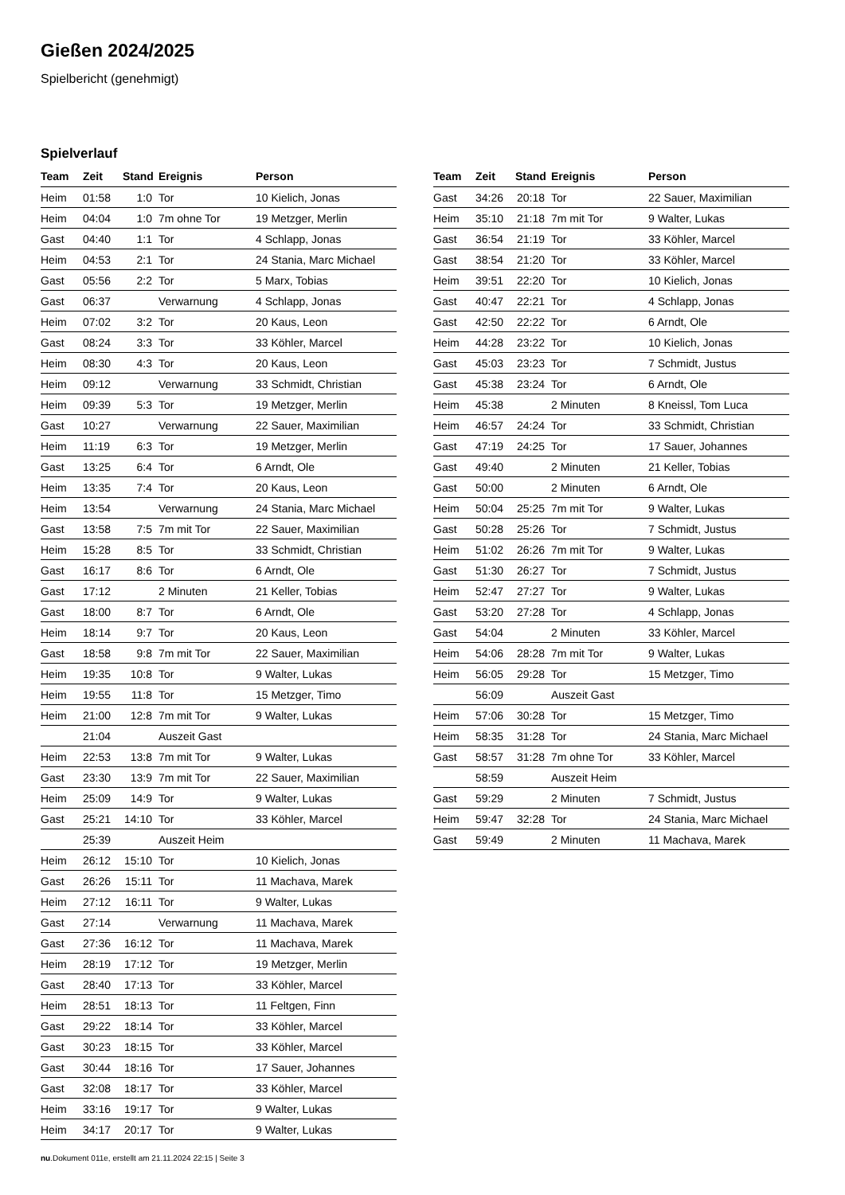Gießen 2024/2025
Spielbericht (genehmigt)
Spielverlauf
| Team | Zeit | Stand | Ereignis | Person |
| --- | --- | --- | --- | --- |
| Heim | 01:58 | 1:0 | Tor | 10 Kielich, Jonas |
| Heim | 04:04 | 1:0 | 7m ohne Tor | 19 Metzger, Merlin |
| Gast | 04:40 | 1:1 | Tor | 4 Schlapp, Jonas |
| Heim | 04:53 | 2:1 | Tor | 24 Stania, Marc Michael |
| Gast | 05:56 | 2:2 | Tor | 5 Marx, Tobias |
| Gast | 06:37 | | Verwarnung | 4 Schlapp, Jonas |
| Heim | 07:02 | 3:2 | Tor | 20 Kaus, Leon |
| Gast | 08:24 | 3:3 | Tor | 33 Köhler, Marcel |
| Heim | 08:30 | 4:3 | Tor | 20 Kaus, Leon |
| Heim | 09:12 | | Verwarnung | 33 Schmidt, Christian |
| Heim | 09:39 | 5:3 | Tor | 19 Metzger, Merlin |
| Gast | 10:27 | | Verwarnung | 22 Sauer, Maximilian |
| Heim | 11:19 | 6:3 | Tor | 19 Metzger, Merlin |
| Gast | 13:25 | 6:4 | Tor | 6 Arndt, Ole |
| Heim | 13:35 | 7:4 | Tor | 20 Kaus, Leon |
| Heim | 13:54 | | Verwarnung | 24 Stania, Marc Michael |
| Gast | 13:58 | 7:5 | 7m mit Tor | 22 Sauer, Maximilian |
| Heim | 15:28 | 8:5 | Tor | 33 Schmidt, Christian |
| Gast | 16:17 | 8:6 | Tor | 6 Arndt, Ole |
| Gast | 17:12 | | 2 Minuten | 21 Keller, Tobias |
| Gast | 18:00 | 8:7 | Tor | 6 Arndt, Ole |
| Heim | 18:14 | 9:7 | Tor | 20 Kaus, Leon |
| Gast | 18:58 | 9:8 | 7m mit Tor | 22 Sauer, Maximilian |
| Heim | 19:35 | 10:8 | Tor | 9 Walter, Lukas |
| Heim | 19:55 | 11:8 | Tor | 15 Metzger, Timo |
| Heim | 21:00 | 12:8 | 7m mit Tor | 9 Walter, Lukas |
| | 21:04 | | Auszeit Gast | |
| Heim | 22:53 | 13:8 | 7m mit Tor | 9 Walter, Lukas |
| Gast | 23:30 | 13:9 | 7m mit Tor | 22 Sauer, Maximilian |
| Heim | 25:09 | 14:9 | Tor | 9 Walter, Lukas |
| Gast | 25:21 | 14:10 | Tor | 33 Köhler, Marcel |
| | 25:39 | | Auszeit Heim | |
| Heim | 26:12 | 15:10 | Tor | 10 Kielich, Jonas |
| Gast | 26:26 | 15:11 | Tor | 11 Machava, Marek |
| Heim | 27:12 | 16:11 | Tor | 9 Walter, Lukas |
| Gast | 27:14 | | Verwarnung | 11 Machava, Marek |
| Gast | 27:36 | 16:12 | Tor | 11 Machava, Marek |
| Heim | 28:19 | 17:12 | Tor | 19 Metzger, Merlin |
| Gast | 28:40 | 17:13 | Tor | 33 Köhler, Marcel |
| Heim | 28:51 | 18:13 | Tor | 11 Feltgen, Finn |
| Gast | 29:22 | 18:14 | Tor | 33 Köhler, Marcel |
| Gast | 30:23 | 18:15 | Tor | 33 Köhler, Marcel |
| Gast | 30:44 | 18:16 | Tor | 17 Sauer, Johannes |
| Gast | 32:08 | 18:17 | Tor | 33 Köhler, Marcel |
| Heim | 33:16 | 19:17 | Tor | 9 Walter, Lukas |
| Heim | 34:17 | 20:17 | Tor | 9 Walter, Lukas |
| Team | Zeit | Stand | Ereignis | Person |
| --- | --- | --- | --- | --- |
| Gast | 34:26 | 20:18 | Tor | 22 Sauer, Maximilian |
| Heim | 35:10 | 21:18 | 7m mit Tor | 9 Walter, Lukas |
| Gast | 36:54 | 21:19 | Tor | 33 Köhler, Marcel |
| Gast | 38:54 | 21:20 | Tor | 33 Köhler, Marcel |
| Heim | 39:51 | 22:20 | Tor | 10 Kielich, Jonas |
| Gast | 40:47 | 22:21 | Tor | 4 Schlapp, Jonas |
| Gast | 42:50 | 22:22 | Tor | 6 Arndt, Ole |
| Heim | 44:28 | 23:22 | Tor | 10 Kielich, Jonas |
| Gast | 45:03 | 23:23 | Tor | 7 Schmidt, Justus |
| Gast | 45:38 | 23:24 | Tor | 6 Arndt, Ole |
| Heim | 45:38 | | 2 Minuten | 8 Kneissl, Tom Luca |
| Heim | 46:57 | 24:24 | Tor | 33 Schmidt, Christian |
| Gast | 47:19 | 24:25 | Tor | 17 Sauer, Johannes |
| Gast | 49:40 | | 2 Minuten | 21 Keller, Tobias |
| Gast | 50:00 | | 2 Minuten | 6 Arndt, Ole |
| Heim | 50:04 | 25:25 | 7m mit Tor | 9 Walter, Lukas |
| Gast | 50:28 | 25:26 | Tor | 7 Schmidt, Justus |
| Heim | 51:02 | 26:26 | 7m mit Tor | 9 Walter, Lukas |
| Gast | 51:30 | 26:27 | Tor | 7 Schmidt, Justus |
| Heim | 52:47 | 27:27 | Tor | 9 Walter, Lukas |
| Gast | 53:20 | 27:28 | Tor | 4 Schlapp, Jonas |
| Gast | 54:04 | | 2 Minuten | 33 Köhler, Marcel |
| Heim | 54:06 | 28:28 | 7m mit Tor | 9 Walter, Lukas |
| Heim | 56:05 | 29:28 | Tor | 15 Metzger, Timo |
| | 56:09 | | Auszeit Gast | |
| Heim | 57:06 | 30:28 | Tor | 15 Metzger, Timo |
| Heim | 58:35 | 31:28 | Tor | 24 Stania, Marc Michael |
| Gast | 58:57 | 31:28 | 7m ohne Tor | 33 Köhler, Marcel |
| | 58:59 | | Auszeit Heim | |
| Gast | 59:29 | | 2 Minuten | 7 Schmidt, Justus |
| Heim | 59:47 | 32:28 | Tor | 24 Stania, Marc Michael |
| Gast | 59:49 | | 2 Minuten | 11 Machava, Marek |
nu.Dokument 011e, erstellt am 21.11.2024 22:15 | Seite 3